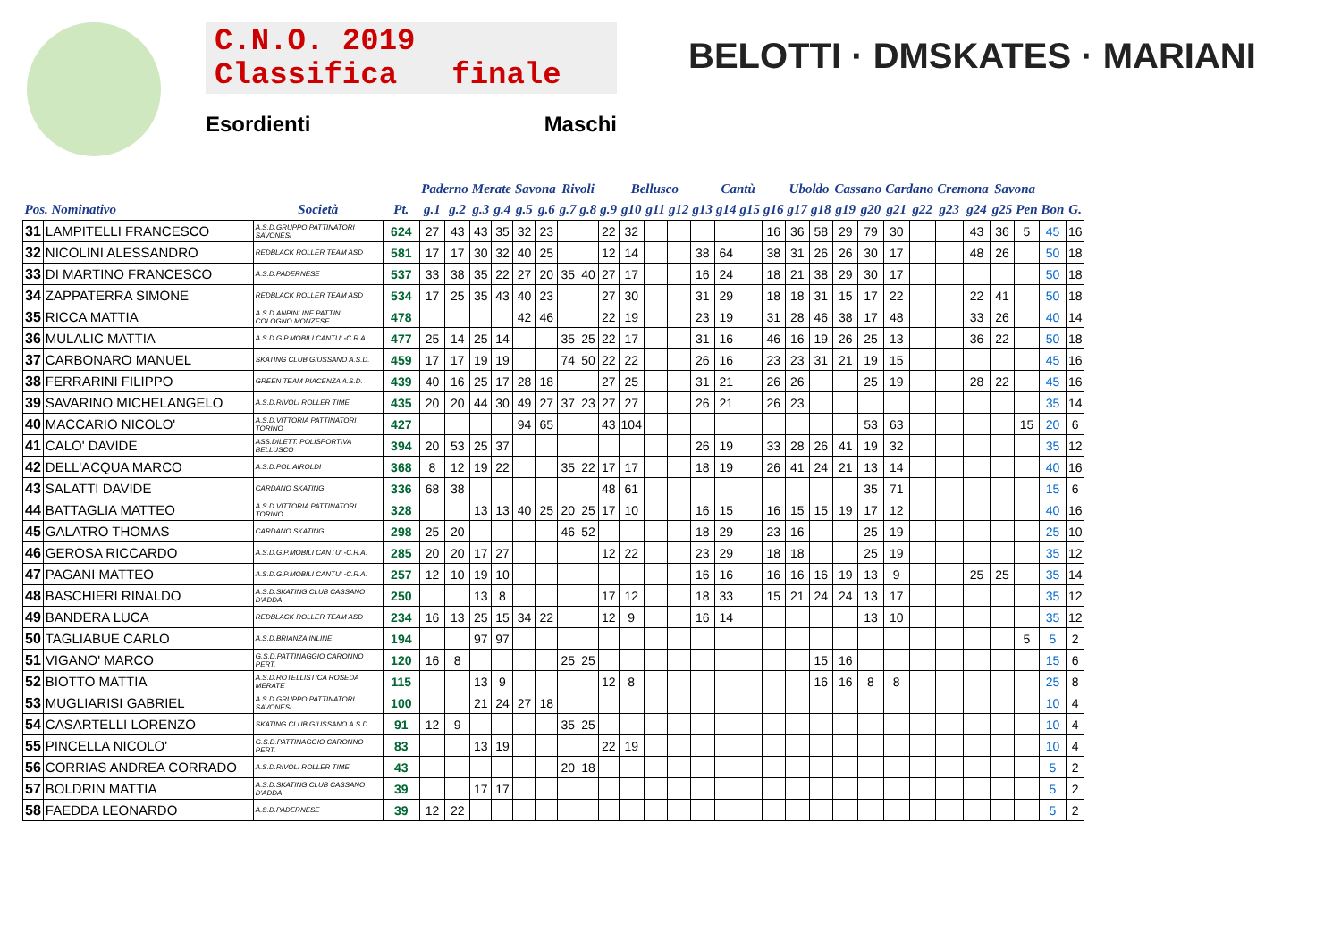C.N.O. 2019
Classifica finale
Esordienti Maschi
BELOTTI · DMSKATES · MARIANI
| | | | | Paderno | | Merate | | Savona | | Rivoli | | | Bellusco | | | | Cantù | | | Uboldo | | Cassano | | Cardano | | Cremona | | Savona | | | |
| --- | --- | --- | --- | --- | --- | --- | --- | --- | --- | --- | --- | --- | --- | --- | --- | --- | --- | --- | --- | --- | --- | --- | --- | --- | --- | --- | --- | --- | --- | --- | --- |
| Pos. Nominativo | | Società | Pt. | g.1 | g.2 | g.3 | g.4 | g.5 | g.6 | g.7 | g.8 | g.9 | g10 | g11 | g12 | g13 | g14 | g15 | g16 | g17 | g18 | g19 | g20 | g21 | g22 | g23 | g24 | g25 | Pen | Bon | G. |
| 31 | LAMPITELLI FRANCESCO | A.S.D.GRUPPO PATTINATORI SAVONESI | 624 | 27 | 43 | 43 | 35 | 32 | 23 | | | 22 | 32 | | | | | | 16 | 36 | 58 | 29 | 79 | 30 | | | 43 | 36 | 5 | 45 | 16 |
| 32 | NICOLINI ALESSANDRO | REDBLACK ROLLER TEAM ASD | 581 | 17 | 17 | 30 | 32 | 40 | 25 | | | 12 | 14 | | | 38 | 64 | | 38 | 31 | 26 | 26 | 30 | 17 | | | 48 | 26 | | 50 | 18 |
| 33 | DI MARTINO FRANCESCO | A.S.D.PADERNESE | 537 | 33 | 38 | 35 | 22 | 27 | 20 | 35 | 40 | 27 | 17 | | | 16 | 24 | | 18 | 21 | 38 | 29 | 30 | 17 | | | | | | 50 | 18 |
| 34 | ZAPPATERRA SIMONE | REDBLACK ROLLER TEAM ASD | 534 | 17 | 25 | 35 | 43 | 40 | 23 | | | 27 | 30 | | | 31 | 29 | | 18 | 18 | 31 | 15 | 17 | 22 | | | 22 | 41 | | 50 | 18 |
| 35 | RICCA MATTIA | A.S.D.ANPINLINE PATTIN. COLOGNO MONZESE | 478 | | | | | 42 | 46 | | | 22 | 19 | | | 23 | 19 | | 31 | 28 | 46 | 38 | 17 | 48 | | | 33 | 26 | | 40 | 14 |
| 36 | MULALIC MATTIA | A.S.D.G.P.MOBILI CANTU' -C.R.A. | 477 | 25 | 14 | 25 | 14 | | | 35 | 25 | 22 | 17 | | | 31 | 16 | | 46 | 16 | 19 | 26 | 25 | 13 | | | 36 | 22 | | 50 | 18 |
| 37 | CARBONARO MANUEL | SKATING CLUB GIUSSANO A.S.D. | 459 | 17 | 17 | 19 | 19 | | | 74 | 50 | 22 | 22 | | | 26 | 16 | | 23 | 23 | 31 | 21 | 19 | 15 | | | | | | 45 | 16 |
| 38 | FERRARINI FILIPPO | GREEN TEAM PIACENZA A.S.D. | 439 | 40 | 16 | 25 | 17 | 28 | 18 | | | 27 | 25 | | | 31 | 21 | | 26 | 26 | | | 25 | 19 | | | 28 | 22 | | 45 | 16 |
| 39 | SAVARINO MICHELANGELO | A.S.D.RIVOLI ROLLER TIME | 435 | 20 | 20 | 44 | 30 | 49 | 27 | 37 | 23 | 27 | 27 | | | 26 | 21 | | 26 | 23 | | | | | | | | | | 35 | 14 |
| 40 | MACCARIO NICOLO' | A.S.D.VITTORIA PATTINATORI TORINO | 427 | | | | | 94 | 65 | | | 43 | 104 | | | | | | | | | | 53 | 63 | | | | | 15 | 20 | 6 |
| 41 | CALO' DAVIDE | ASS.DILETT. POLISPORTIVA BELLUSCO | 394 | 20 | 53 | 25 | 37 | | | | | | | | | 26 | 19 | | 33 | 28 | 26 | 41 | 19 | 32 | | | | | | 35 | 12 |
| 42 | DELL'ACQUA MARCO | A.S.D.POL.AIROLDI | 368 | 8 | 12 | 19 | 22 | | | 35 | 22 | 17 | 17 | | | 18 | 19 | | 26 | 41 | 24 | 21 | 13 | 14 | | | | | | 40 | 16 |
| 43 | SALATTI DAVIDE | CARDANO SKATING | 336 | 68 | 38 | | | | | | | 48 | 61 | | | | | | | | | | 35 | 71 | | | | | | 15 | 6 |
| 44 | BATTAGLIA MATTEO | A.S.D.VITTORIA PATTINATORI TORINO | 328 | | | 13 | 13 | 40 | 25 | 20 | 25 | 17 | 10 | | | 16 | 15 | | 16 | 15 | 15 | 19 | 17 | 12 | | | | | | 40 | 16 |
| 45 | GALATRO THOMAS | CARDANO SKATING | 298 | 25 | 20 | | | | | 46 | 52 | | | | | 18 | 29 | | 23 | 16 | | | 25 | 19 | | | | | | 25 | 10 |
| 46 | GEROSA RICCARDO | A.S.D.G.P.MOBILI CANTU' -C.R.A. | 285 | 20 | 20 | 17 | 27 | | | | | 12 | 22 | | | 23 | 29 | | 18 | 18 | | | 25 | 19 | | | | | | 35 | 12 |
| 47 | PAGANI MATTEO | A.S.D.G.P.MOBILI CANTU' -C.R.A. | 257 | 12 | 10 | 19 | 10 | | | | | | | | | 16 | 16 | | 16 | 16 | 16 | 19 | 13 | 9 | | | 25 | 25 | | 35 | 14 |
| 48 | BASCHIERI RINALDO | A.S.D.SKATING CLUB CASSANO D'ADDA | 250 | | | 13 | 8 | | | | | 17 | 12 | | | 18 | 33 | | 15 | 21 | 24 | 24 | 13 | 17 | | | | | | 35 | 12 |
| 49 | BANDERA LUCA | REDBLACK ROLLER TEAM ASD | 234 | 16 | 13 | 25 | 15 | 34 | 22 | | | 12 | 9 | | | 16 | 14 | | | | | | 13 | 10 | | | | | | 35 | 12 |
| 50 | TAGLIABUE CARLO | A.S.D.BRIANZA INLINE | 194 | | | 97 | 97 | | | | | | | | | | | | | | | | | | | | | | 5 | 5 | 2 |
| 51 | VIGANO' MARCO | G.S.D.PATTINAGGIO CARONNO PERT. | 120 | 16 | 8 | | | | | 25 | 25 | | | | | | | | | | 15 | 16 | | | | | | | | 15 | 6 |
| 52 | BIOTTO MATTIA | A.S.D.ROTELLISTICA ROSEDA MERATE | 115 | | | 13 | 9 | | | | | 12 | 8 | | | | | | | | 16 | 16 | 8 | 8 | | | | | | 25 | 8 |
| 53 | MUGLIARISI GABRIEL | A.S.D.GRUPPO PATTINATORI SAVONESI | 100 | | | 21 | 24 | 27 | 18 | | | | | | | | | | | | | | | | | | | | | 10 | 4 |
| 54 | CASARTELLI LORENZO | SKATING CLUB GIUSSANO A.S.D. | 91 | 12 | 9 | | | | | 35 | 25 | | | | | | | | | | | | | | | | | | | 10 | 4 |
| 55 | PINCELLA NICOLO' | G.S.D.PATTINAGGIO CARONNO PERT. | 83 | | | 13 | 19 | | | | | 22 | 19 | | | | | | | | | | | | | | | | | 10 | 4 |
| 56 | CORRIAS ANDREA CORRADO | A.S.D.RIVOLI ROLLER TIME | 43 | | | | | | | 20 | 18 | | | | | | | | | | | | | | | | | | | 5 | 2 |
| 57 | BOLDRIN MATTIA | A.S.D.SKATING CLUB CASSANO D'ADDA | 39 | | | 17 | 17 | | | | | | | | | | | | | | | | | | | | | | | 5 | 2 |
| 58 | FAEDDA LEONARDO | A.S.D.PADERNESE | 39 | 12 | 22 | | | | | | | | | | | | | | | | | | | | | | | | | 5 | 2 |